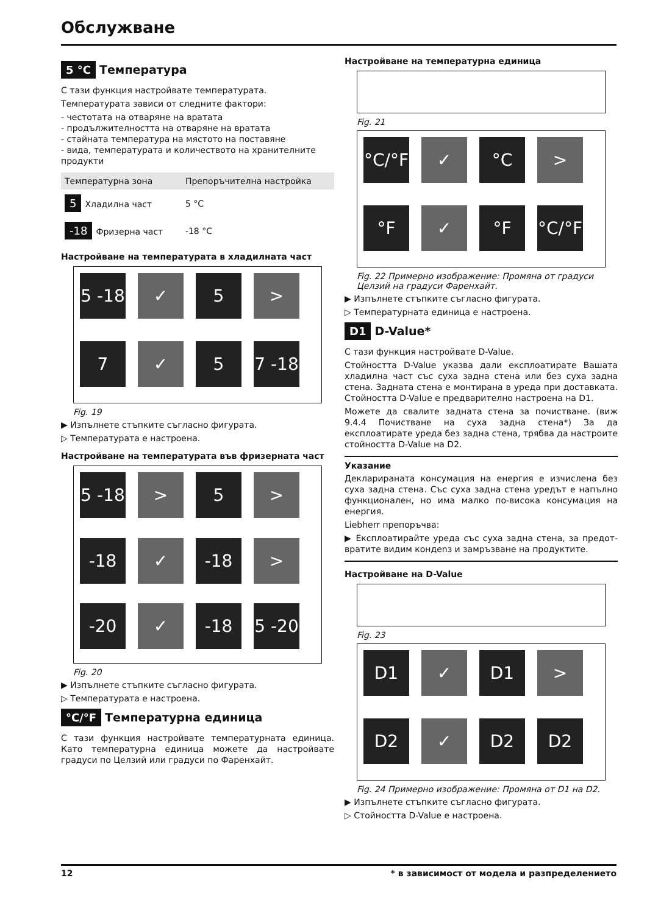Обслужване
5 °C Температура
С тази функция настройвате температурата.
Температурата зависи от следните фактори:
- честотата на отваряне на вратата
- продължителността на отваряне на вратата
- стайната температура на мястото на поставяне
- вида, температурата и количеството на хранителните продукти
| Температурна зона | Препоръчителна настройка |
| --- | --- |
| 5 Хладилна част | 5 °C |
| -18 Фризерна част | -18 °C |
Настройване на температурата в хладилната част
5 -18
✓
5
>
7
✓
5
7 -18
Fig. 19
▶ Изпълнете стъпките съгласно фигурата.
▷ Температурата е настроена.
Настройване на температурата във фризерната част
5 -18
>
5
>
-18
✓
-18
>
-20
✓
-18
5 -20
Fig. 20
▶ Изпълнете стъпките съгласно фигурата.
▷ Температурата е настроена.
°C/°F Температурна единица
С тази функция настройвате температурната единица. Като температурна единица можете да настройвате градуси по Целзий или градуси по Фаренхайт.
Настройване на температурна единица
Fig. 21
°C/°F
✓
°C
>
°F
✓
°F
°C/°F
Fig. 22 Примерно изображение: Промяна от градуси Целзий на градуси Фаренхайт.
▶ Изпълнете стъпките съгласно фигурата.
▷ Температурната единица е настроена.
D1 D-Value*
С тази функция настройвате D-Value.
Стойността D-Value указва дали експлоатирате Вашата хладилна част със суха задна стена или без суха задна стена. Задната стена е монтирана в уреда при достав­ката. Стойността D-Value е предварително настроена на D1.
Можете да свалите задната стена за почистване. (виж 9.4.4 Почистване на суха задна стена*) За да експлоатирате уреда без задна стена, трябва да настроите стойността D-Value на D2.
Указание
Декларираната консумация на енергия е изчислена без суха задна стена. Със суха задна стена уредът е напълно функционален, но има малко по-висока консумация на енергия.
Liebherr препоръчва:
▶ Експлоатирайте уреда със суха задна стена, за предот­вратите видим кондenз и замръзване на продуктите.
Настройване на D-Value
Fig. 23
D1
✓
D1
>
D2
✓
D2
D2
Fig. 24 Примерно изображение: Промяна от D1 на D2.
▶ Изпълнете стъпките съгласно фигурата.
▷ Стойността D-Value е настроена.
12 * в зависимост от модела и разпределението